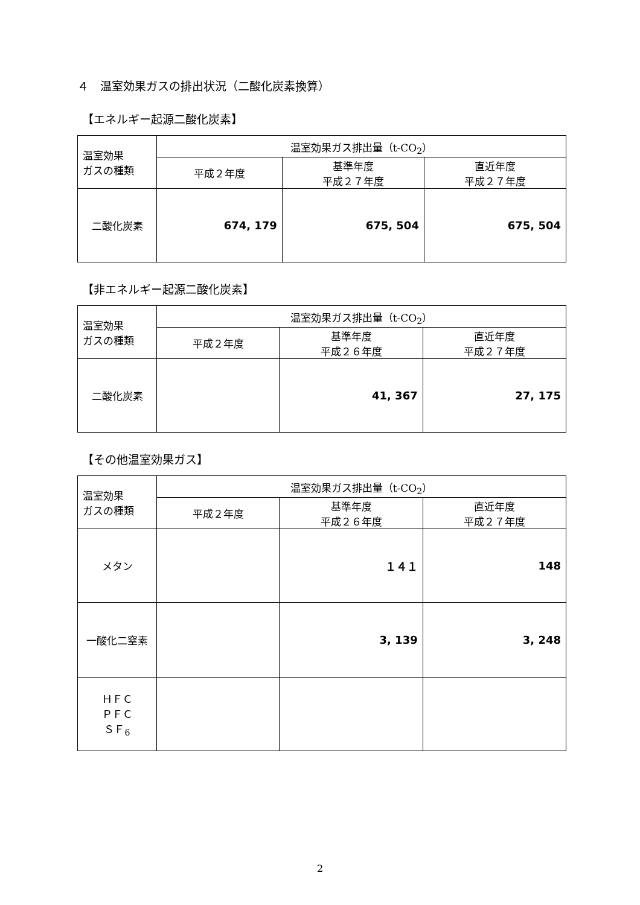４　温室効果ガスの排出状況（二酸化炭素換算）
【エネルギー起源二酸化炭素】
| 温室効果 ガスの種類 | 温室効果ガス排出量（t-CO<sub>2</sub>） | | |
| --- | --- | --- | --- |
| | 平成２年度 | 基準年度 平成２７年度 | 直近年度 平成２７年度 |
| 二酸化炭素 | 674, 179 | 675, 504 | 675, 504 |
【非エネルギー起源二酸化炭素】
| 温室効果 ガスの種類 | 温室効果ガス排出量（t-CO<sub>2</sub>） | | |
| --- | --- | --- | --- |
| | 平成２年度 | 基準年度 平成２６年度 | 直近年度 平成２７年度 |
| 二酸化炭素 | | 41, 367 | 27, 175 |
【その他温室効果ガス】
| 温室効果 ガスの種類 | 温室効果ガス排出量（t-CO<sub>2</sub>） | | |
| --- | --- | --- | --- |
| | 平成２年度 | 基準年度 平成２６年度 | 直近年度 平成２７年度 |
| メタン | | １４１ | 148 |
| 一酸化二窒素 | | 3, 139 | 3, 248 |
| ＨＦＣ ＰＦＣ ＳＦ<sub>6</sub> | | | |
2